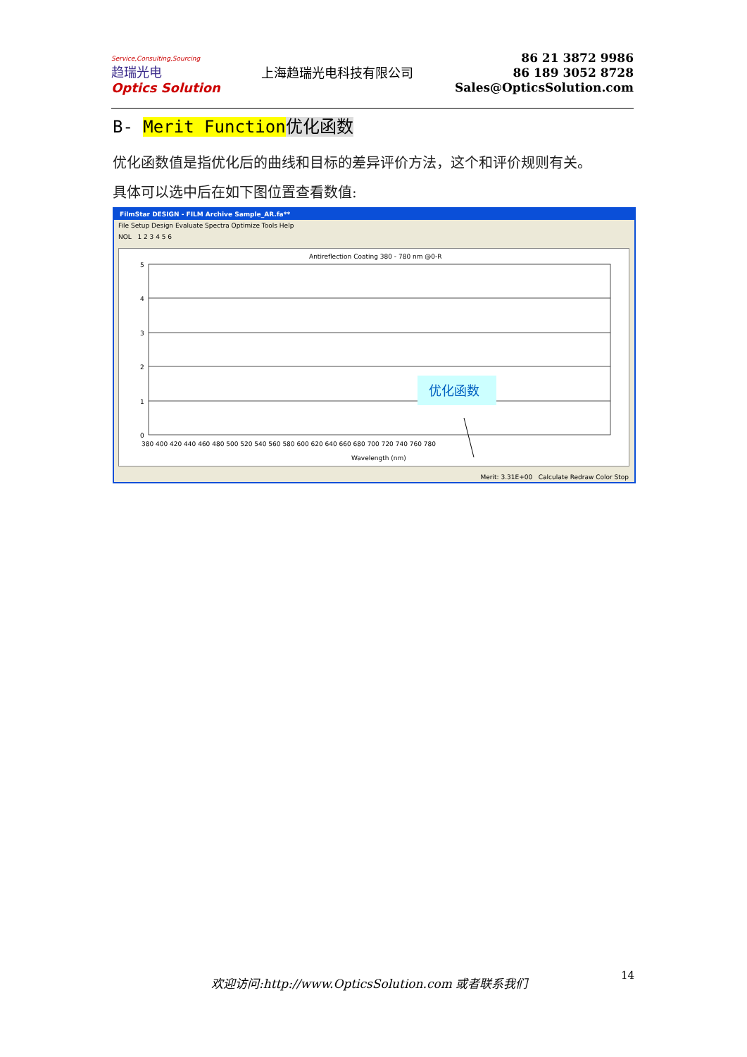Service,Consulting,Sourcing
趋瑞光电
Optics Solution
上海趋瑞光电科技有限公司
86 21 3872 9986
86 189 3052 8728
Sales@OpticsSolution.com
B- Merit Function 优化函数
优化函数值是指优化后的曲线和目标的差异评价方法，这个和评价规则有关。
具体可以选中后在如下图位置查看数值:
FilmStar DESIGN - FILM Archive Sample_AR.fa**
File Setup Design Evaluate Spectra Optimize Tools Help
NOL 1 2 3 4 5 6
Antireflection Coating 380 - 780 nm @0-R
5
4
3
2
1
0
380 400 420 440 460 480 500 520 540 560 580 600 620 640 660 680 700 720 740 760 780
Wavelength (nm)
优化函数
Merit: 3.31E+00 Calculate Redraw Color Stop
欢迎访问:http://www.OpticsSolution.com 或者联系我们
14